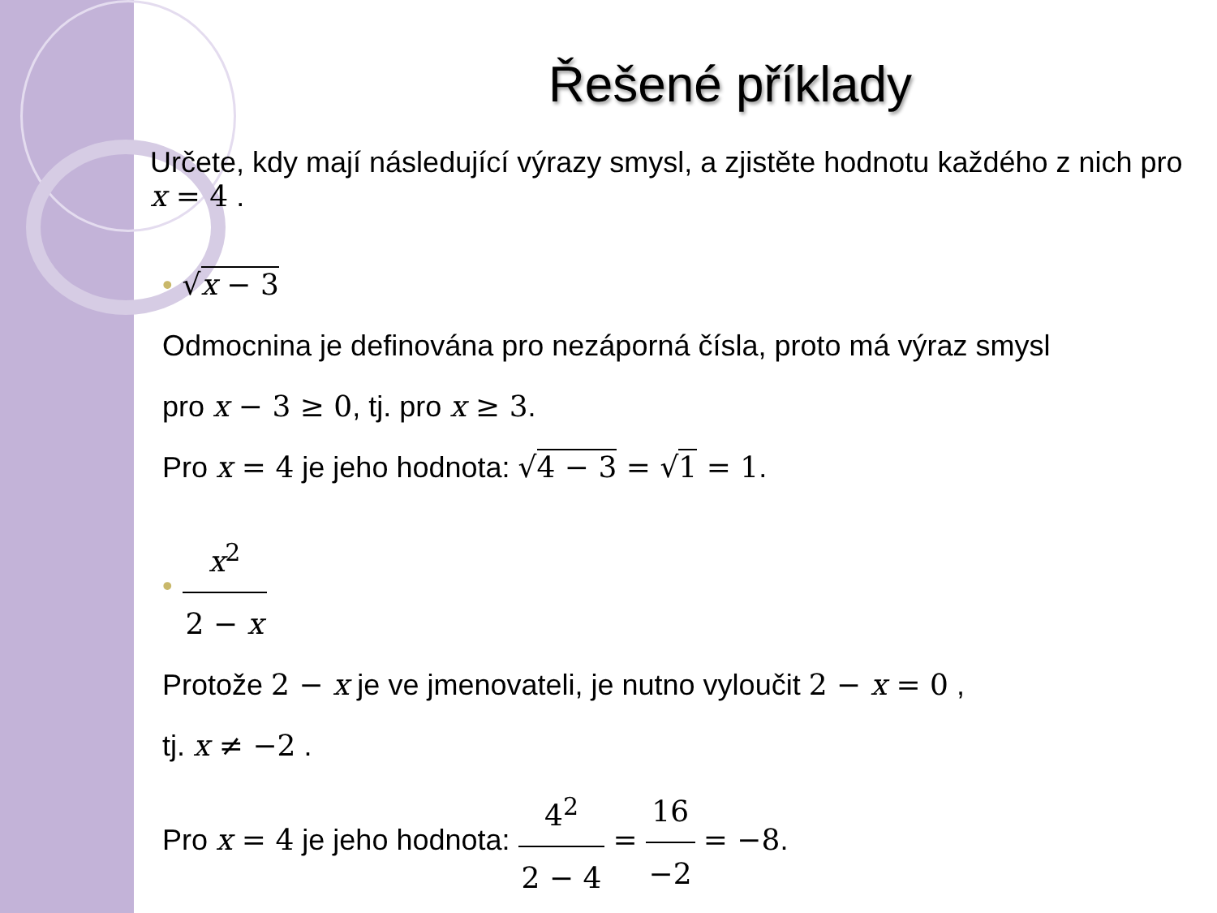Řešené příklady
Určete, kdy mají následující výrazy smysl, a zjistěte hodnotu každého z nich pro x = 4 .
• √x − 3
Odmocnina je definována pro nezáporná čísla, proto má výraz smysl
pro x − 3 ≥ 0, tj. pro x ≥ 3.
Pro x = 4 je jeho hodnota: √4 − 3 = √1 = 1.
• x<sup>2</sup> 2 − x
Protože 2 − x je ve jmenovateli, je nutno vyloučit 2 − x = 0 ,
tj. x ≠ −2 .
Pro x = 4 je jeho hodnota: 4<sup>2</sup> 2 − 4 = 16 −2 = −8.